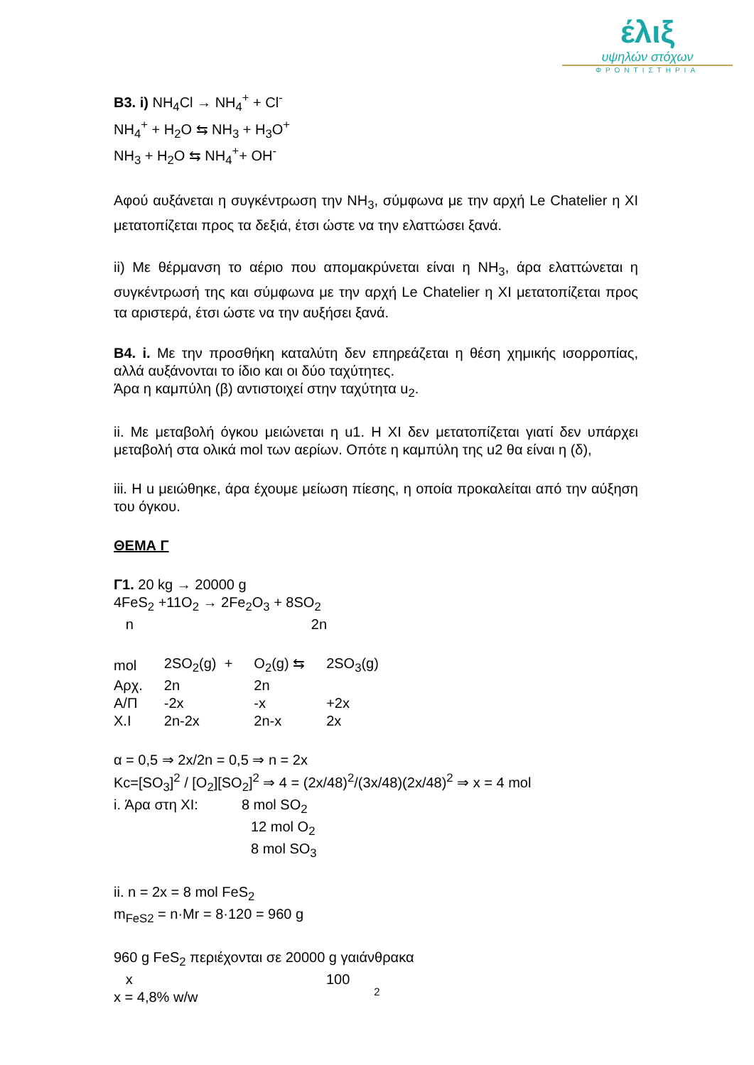έλιξ
υψηλών στόχων
ΦΡΟΝΤΙΣΤΗΡΙΑ
B3. i) NH<sub>4</sub>Cl → NH<sub>4</sub><sup>+</sup> + Cl<sup>-</sup>
NH<sub>4</sub><sup>+</sup> + H<sub>2</sub>O ⇆ NH<sub>3</sub> + H<sub>3</sub>O<sup>+</sup>
NH<sub>3</sub> + H<sub>2</sub>O ⇆ NH<sub>4</sub><sup>+</sup>+ OH<sup>-</sup>
Αφού αυξάνεται η συγκέντρωση την NH<sub>3</sub>, σύμφωνα με την αρχή Le Chatelier η ΧΙ μετατοπίζεται προς τα δεξιά, έτσι ώστε να την ελαττώσει ξανά.
ii) Με θέρμανση το αέριο που απομακρύνεται είναι η NH<sub>3</sub>, άρα ελαττώνεται η συγκέντρωσή της και σύμφωνα με την αρχή Le Chatelier η ΧΙ μετατοπίζεται προς τα αριστερά, έτσι ώστε να την αυξήσει ξανά.
B4. i. Με την προσθήκη καταλύτη δεν επηρεάζεται η θέση χημικής ισορροπίας, αλλά αυξάνονται το ίδιο και οι δύο ταχύτητες.
Άρα η καμπύλη (β) αντιστοιχεί στην ταχύτητα u<sub>2</sub>.
ii. Με μεταβολή όγκου μειώνεται η u1. Η ΧΙ δεν μετατοπίζεται γιατί δεν υπάρχει μεταβολή στα ολικά mol των αερίων. Οπότε η καμπύλη της u2 θα είναι η (δ),
iii. Η u μειώθηκε, άρα έχουμε μείωση πίεσης, η οποία προκαλείται από την αύξηση του όγκου.
ΘΕΜΑ Γ
Γ1. 20 kg → 20000 g
4FeS<sub>2</sub> +11O<sub>2</sub> → 2Fe<sub>2</sub>O<sub>3</sub> + 8SO<sub>2</sub>
n 2n
| mol | 2SO<sub>2</sub>(g) + | O<sub>2</sub>(g) ⇆ | 2SO<sub>3</sub>(g) |
| Αρχ. | 2n | 2n | |
| Α/Π | -2x | -x | +2x |
| X.I | 2n-2x | 2n-x | 2x |
α = 0,5 ⇒ 2x/2n = 0,5 ⇒ n = 2x
Kc=[SO<sub>3</sub>]<sup>2</sup> / [O<sub>2</sub>][SO<sub>2</sub>]<sup>2</sup> ⇒ 4 = (2x/48)<sup>2</sup>/(3x/48)(2x/48)<sup>2</sup> ⇒ x = 4 mol
i. Άρα στη ΧΙ: 8 mol SO<sub>2</sub>
12 mol O<sub>2</sub>
8 mol SO<sub>3</sub>
ii. n = 2x = 8 mol FeS<sub>2</sub>
m<sub>FeS2</sub> = n·Mr = 8·120 = 960 g
960 g FeS<sub>2</sub> περιέχονται σε 20000 g γαιάνθρακα
x 100
x = 4,8% w/w
2